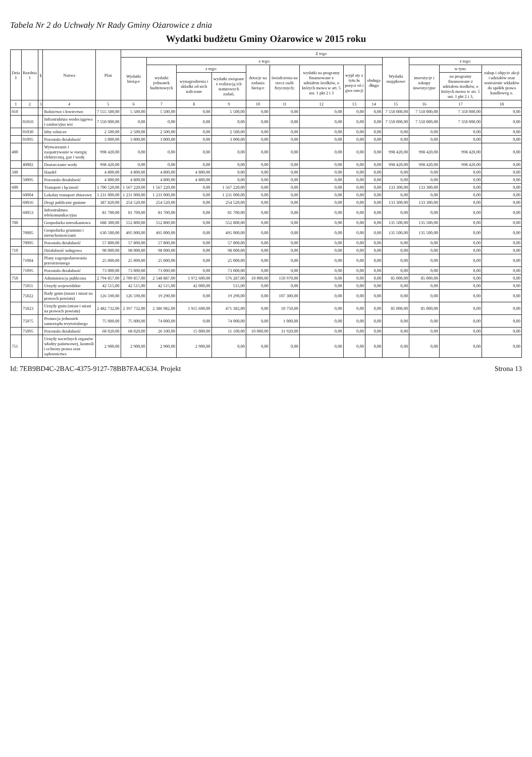Tabela Nr 2 do Uchwały Nr Rady Gminy Ożarowice z dnia
Wydatki budżetu Gminy Ożarowice w 2015 roku
| Dzia ł | Rozdzia ł | § | Nazwa | Plan | Z tego | | | | | | | | | | | | |
| --- | --- | --- | --- | --- | --- | --- | --- | --- | --- | --- | --- | --- | --- | --- | --- | --- | --- |
| | | | | | Wydatki bieżące | z tego: | | | | | | | | Wydatki majątkowe | z tego: | | |
| | | | | | | wydatki jednostek budżetowych | z tego: | | dotacje na zadania bieżące | świadczenia na rzecz osób fizycznych; | wydatki na programy finansowane z udziałem środków, o których mowa w art. 5 ust. 1 pkt 2 i 3 | wypł aty z tytu łu poręcz eń i gwa rancji | obsługa długu | | inwestycje i zakupy inwestycyjne | w tym: | zakup i objęcie akcji i udziałów oraz wniesienie wkładów do spółek prawa handloweg o. |
| | | | | | | | wynagrodzenia i składki od nich naliczane | wydatki związane z realizacją ich statutowych zadań; | | | | | | | | na programy finansowane z udziałem środków, o których mowa w art. 5 ust. 1 pkt 2 i 3, | |
| 1 | 2 | 3 | 4 | 5 | 6 | 7 | 8 | 9 | 10 | 11 | 12 | 13 | 14 | 15 | 16 | 17 | 18 |
| 010 | | | Rolnictwo i łowiectwo | 7 555 500,00 | 5 500,00 | 5 500,00 | 0,00 | 5 500,00 | 0,00 | 0,00 | 0,00 | 0,00 | 0,00 | 7 550 000,00 | 7 550 000,00 | 7 350 000,00 | 0,00 |
| | 01010 | | Infrastruktura wodociągowa i sanitacyjna wsi | 7 550 000,00 | 0,00 | 0,00 | 0,00 | 0,00 | 0,00 | 0,00 | 0,00 | 0,00 | 0,00 | 7 550 000,00 | 7 550 000,00 | 7 350 000,00 | 0,00 |
| | 01030 | | Izby rolnicze | 2 500,00 | 2 500,00 | 2 500,00 | 0,00 | 2 500,00 | 0,00 | 0,00 | 0,00 | 0,00 | 0,00 | 0,00 | 0,00 | 0,00 | 0,00 |
| | 01095 | | Pozostała działalność | 3 000,00 | 3 000,00 | 3 000,00 | 0,00 | 3 000,00 | 0,00 | 0,00 | 0,00 | 0,00 | 0,00 | 0,00 | 0,00 | 0,00 | 0,00 |
| 400 | | | Wytwarzanie i zaopatrywanie w energię elektryczną, gaz i wodę | 998 420,00 | 0,00 | 0,00 | 0,00 | 0,00 | 0,00 | 0,00 | 0,00 | 0,00 | 0,00 | 998 420,00 | 998 420,00 | 998 420,00 | 0,00 |
| | 40002 | | Dostarczanie wody | 998 420,00 | 0,00 | 0,00 | 0,00 | 0,00 | 0,00 | 0,00 | 0,00 | 0,00 | 0,00 | 998 420,00 | 998 420,00 | 998 420,00 | 0,00 |
| 500 | | | Handel | 4 800,00 | 4 800,00 | 4 800,00 | 4 800,00 | 0,00 | 0,00 | 0,00 | 0,00 | 0,00 | 0,00 | 0,00 | 0,00 | 0,00 | 0,00 |
| | 50095 | | Pozostała działalność | 4 800,00 | 4 800,00 | 4 800,00 | 4 800,00 | 0,00 | 0,00 | 0,00 | 0,00 | 0,00 | 0,00 | 0,00 | 0,00 | 0,00 | 0,00 |
| 600 | | | Transport i łączność | 1 700 520,00 | 1 567 220,00 | 1 567 220,00 | 0,00 | 1 567 220,00 | 0,00 | 0,00 | 0,00 | 0,00 | 0,00 | 133 300,00 | 133 300,00 | 0,00 | 0,00 |
| | 60004 | | Lokalny transport zbiorowy | 1 231 000,00 | 1 231 000,00 | 1 231 000,00 | 0,00 | 1 231 000,00 | 0,00 | 0,00 | 0,00 | 0,00 | 0,00 | 0,00 | 0,00 | 0,00 | 0,00 |
| | 60016 | | Drogi publiczne gminne | 387 820,00 | 254 520,00 | 254 520,00 | 0,00 | 254 520,00 | 0,00 | 0,00 | 0,00 | 0,00 | 0,00 | 133 300,00 | 133 300,00 | 0,00 | 0,00 |
| | 60053 | | Infrastruktura telekomunikacyjna | 81 700,00 | 81 700,00 | 81 700,00 | 0,00 | 81 700,00 | 0,00 | 0,00 | 0,00 | 0,00 | 0,00 | 0,00 | 0,00 | 0,00 | 0,00 |
| 700 | | | Gospodarka mieszkaniowa | 688 300,00 | 552 800,00 | 552 800,00 | 0,00 | 552 800,00 | 0,00 | 0,00 | 0,00 | 0,00 | 0,00 | 135 500,00 | 135 500,00 | 0,00 | 0,00 |
| | 70005 | | Gospodarka gruntami i nieruchomościami | 630 500,00 | 495 000,00 | 495 000,00 | 0,00 | 495 000,00 | 0,00 | 0,00 | 0,00 | 0,00 | 0,00 | 135 500,00 | 135 500,00 | 0,00 | 0,00 |
| | 70095 | | Pozostała działalność | 57 800,00 | 57 800,00 | 57 800,00 | 0,00 | 57 800,00 | 0,00 | 0,00 | 0,00 | 0,00 | 0,00 | 0,00 | 0,00 | 0,00 | 0,00 |
| 710 | | | Działalność usługowa | 98 000,00 | 98 000,00 | 98 000,00 | 0,00 | 98 000,00 | 0,00 | 0,00 | 0,00 | 0,00 | 0,00 | 0,00 | 0,00 | 0,00 | 0,00 |
| | 71004 | | Plany zagospodarowania przestrzennego | 25 000,00 | 25 000,00 | 25 000,00 | 0,00 | 25 000,00 | 0,00 | 0,00 | 0,00 | 0,00 | 0,00 | 0,00 | 0,00 | 0,00 | 0,00 |
| | 71095 | | Pozostała działalność | 73 000,00 | 73 000,00 | 73 000,00 | 0,00 | 73 000,00 | 0,00 | 0,00 | 0,00 | 0,00 | 0,00 | 0,00 | 0,00 | 0,00 | 0,00 |
| 750 | | | Administracja publiczna | 2 794 857,00 | 2 709 857,00 | 2 548 887,00 | 1 972 600,00 | 576 287,00 | 10 000,00 | 150 970,00 | 0,00 | 0,00 | 0,00 | 85 000,00 | 85 000,00 | 0,00 | 0,00 |
| | 75011 | | Urzędy wojewódzkie | 42 515,00 | 42 515,00 | 42 515,00 | 42 000,00 | 515,00 | 0,00 | 0,00 | 0,00 | 0,00 | 0,00 | 0,00 | 0,00 | 0,00 | 0,00 |
| | 75022 | | Rady gmin (miast i miast na prawach powiatu) | 126 590,00 | 126 590,00 | 19 290,00 | 0,00 | 19 290,00 | 0,00 | 107 300,00 | 0,00 | 0,00 | 0,00 | 0,00 | 0,00 | 0,00 | 0,00 |
| | 75023 | | Urzędy gmin (miast i miast na prawach powiatu) | 2 482 732,00 | 2 397 732,00 | 2 386 982,00 | 1 915 600,00 | 471 382,00 | 0,00 | 10 750,00 | 0,00 | 0,00 | 0,00 | 85 000,00 | 85 000,00 | 0,00 | 0,00 |
| | 75075 | | Promocja jednostek samorządu terytorialnego | 75 000,00 | 75 000,00 | 74 000,00 | 0,00 | 74 000,00 | 0,00 | 1 000,00 | 0,00 | 0,00 | 0,00 | 0,00 | 0,00 | 0,00 | 0,00 |
| | 75095 | | Pozostała działalność | 68 020,00 | 68 020,00 | 26 100,00 | 15 000,00 | 11 100,00 | 10 000,00 | 31 920,00 | 0,00 | 0,00 | 0,00 | 0,00 | 0,00 | 0,00 | 0,00 |
| 751 | | | Urzędy naczelnych organów władzy państwowej, kontroli i ochrony prawa oraz sądownictwa | 2 900,00 | 2 900,00 | 2 900,00 | 2 900,00 | 0,00 | 0,00 | 0,00 | 0,00 | 0,00 | 0,00 | 0,00 | 0,00 | 0,00 | 0,00 |
Id: 7EB9BD4C-2BAC-4375-9127-78BB7FA4C634. Projekt Strona 13